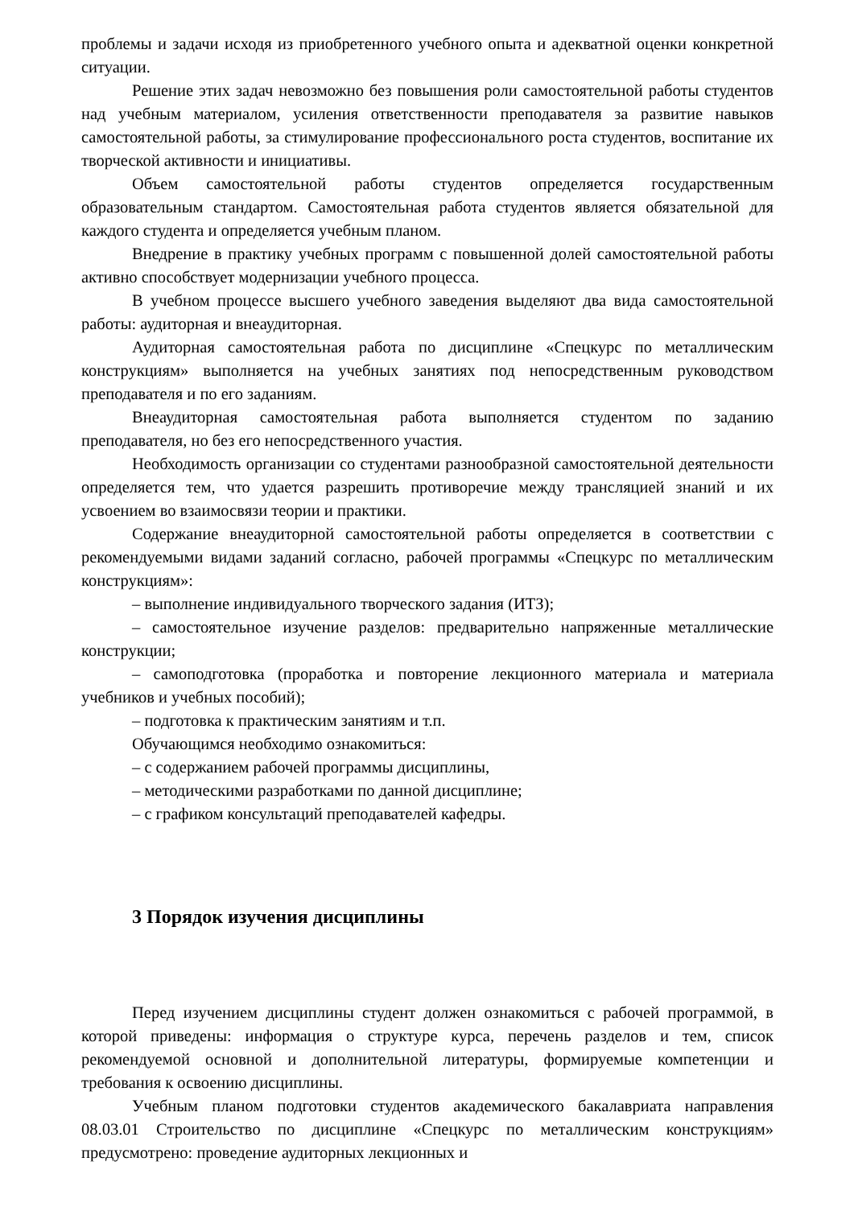проблемы и задачи исходя из приобретенного учебного опыта и адекватной оценки конкретной ситуации.
Решение этих задач невозможно без повышения роли самостоятельной работы студентов над учебным материалом, усиления ответственности преподавателя за развитие навыков самостоятельной работы, за стимулирование профессионального роста студентов, воспитание их творческой активности и инициативы.
Объем самостоятельной работы студентов определяется государственным образовательным стандартом. Самостоятельная работа студентов является обязательной для каждого студента и определяется учебным планом.
Внедрение в практику учебных программ с повышенной долей самостоятельной работы активно способствует модернизации учебного процесса.
В учебном процессе высшего учебного заведения выделяют два вида самостоятельной работы: аудиторная и внеаудиторная.
Аудиторная самостоятельная работа по дисциплине «Спецкурс по металлическим конструкциям» выполняется на учебных занятиях под непосредственным руководством преподавателя и по его заданиям.
Внеаудиторная самостоятельная работа выполняется студентом по заданию преподавателя, но без его непосредственного участия.
Необходимость организации со студентами разнообразной самостоятельной деятельности определяется тем, что удается разрешить противоречие между трансляцией знаний и их усвоением во взаимосвязи теории и практики.
Содержание внеаудиторной самостоятельной работы определяется в соответствии с рекомендуемыми видами заданий согласно, рабочей программы «Спецкурс по металлическим конструкциям»:
– выполнение индивидуального творческого задания (ИТЗ);
– самостоятельное изучение разделов: предварительно напряженные металлические конструкции;
– самоподготовка (проработка и повторение лекционного материала и материала учебников и учебных пособий);
– подготовка к практическим занятиям и т.п.
Обучающимся необходимо ознакомиться:
– с содержанием рабочей программы дисциплины,
– методическими разработками по данной дисциплине;
– с графиком консультаций преподавателей кафедры.
3 Порядок изучения дисциплины
Перед изучением дисциплины студент должен ознакомиться с рабочей программой, в которой приведены: информация о структуре курса, перечень разделов и тем, список рекомендуемой основной и дополнительной литературы, формируемые компетенции и требования к освоению дисциплины.
Учебным планом подготовки студентов академического бакалавриата направления 08.03.01 Строительство по дисциплине «Спецкурс по металлическим конструкциям» предусмотрено: проведение аудиторных лекционных и